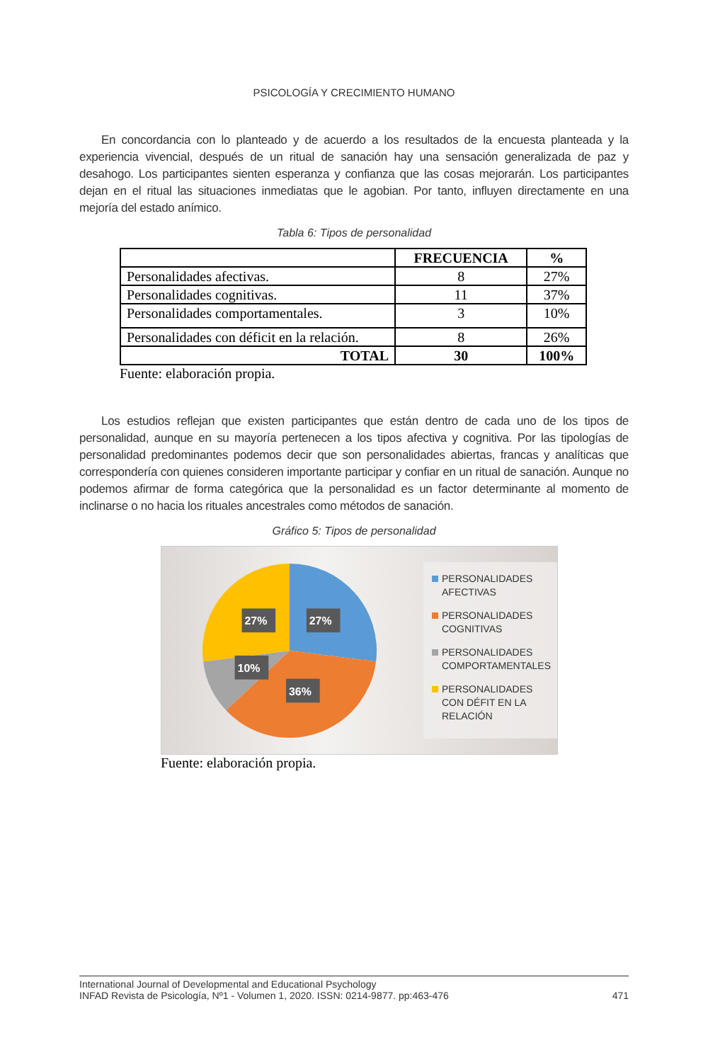PSICOLOGÍA Y CRECIMIENTO HUMANO
En concordancia con lo planteado y de acuerdo a los resultados de la encuesta planteada y la experiencia vivencial, después de un ritual de sanación hay una sensación generalizada de paz y desahogo. Los participantes sienten esperanza y confianza que las cosas mejorarán. Los participantes dejan en el ritual las situaciones inmediatas que le agobian. Por tanto, influyen directamente en una mejoría del estado anímico.
Tabla 6: Tipos de personalidad
| | FRECUENCIA | % |
| --- | --- | --- |
| Personalidades afectivas. | 8 | 27% |
| Personalidades cognitivas. | 11 | 37% |
| Personalidades comportamentales. | 3 | 10% |
| Personalidades con déficit en la relación. | 8 | 26% |
| TOTAL | 30 | 100% |
Fuente: elaboración propia.
Los estudios reflejan que existen participantes que están dentro de cada uno de los tipos de personalidad, aunque en su mayoría pertenecen a los tipos afectiva y cognitiva. Por las tipologías de personalidad predominantes podemos decir que son personalidades abiertas, francas y analíticas que correspondería con quienes consideren importante participar y confiar en un ritual de sanación. Aunque no podemos afirmar de forma categórica que la personalidad es un factor determinante al momento de inclinarse o no hacia los rituales ancestrales como métodos de sanación.
Gráfico 5: Tipos de personalidad
27%
27%
10%
36%
PERSONALIDADES AFECTIVAS
PERSONALIDADES COGNITIVAS
PERSONALIDADES COMPORTAMENTALES
PERSONALIDADES CON DÉFIT EN LA RELACIÓN
Fuente: elaboración propia.
International Journal of Developmental and Educational Psychology
INFAD Revista de Psicología, Nº1 - Volumen 1, 2020. ISSN: 0214-9877. pp:463-476 471